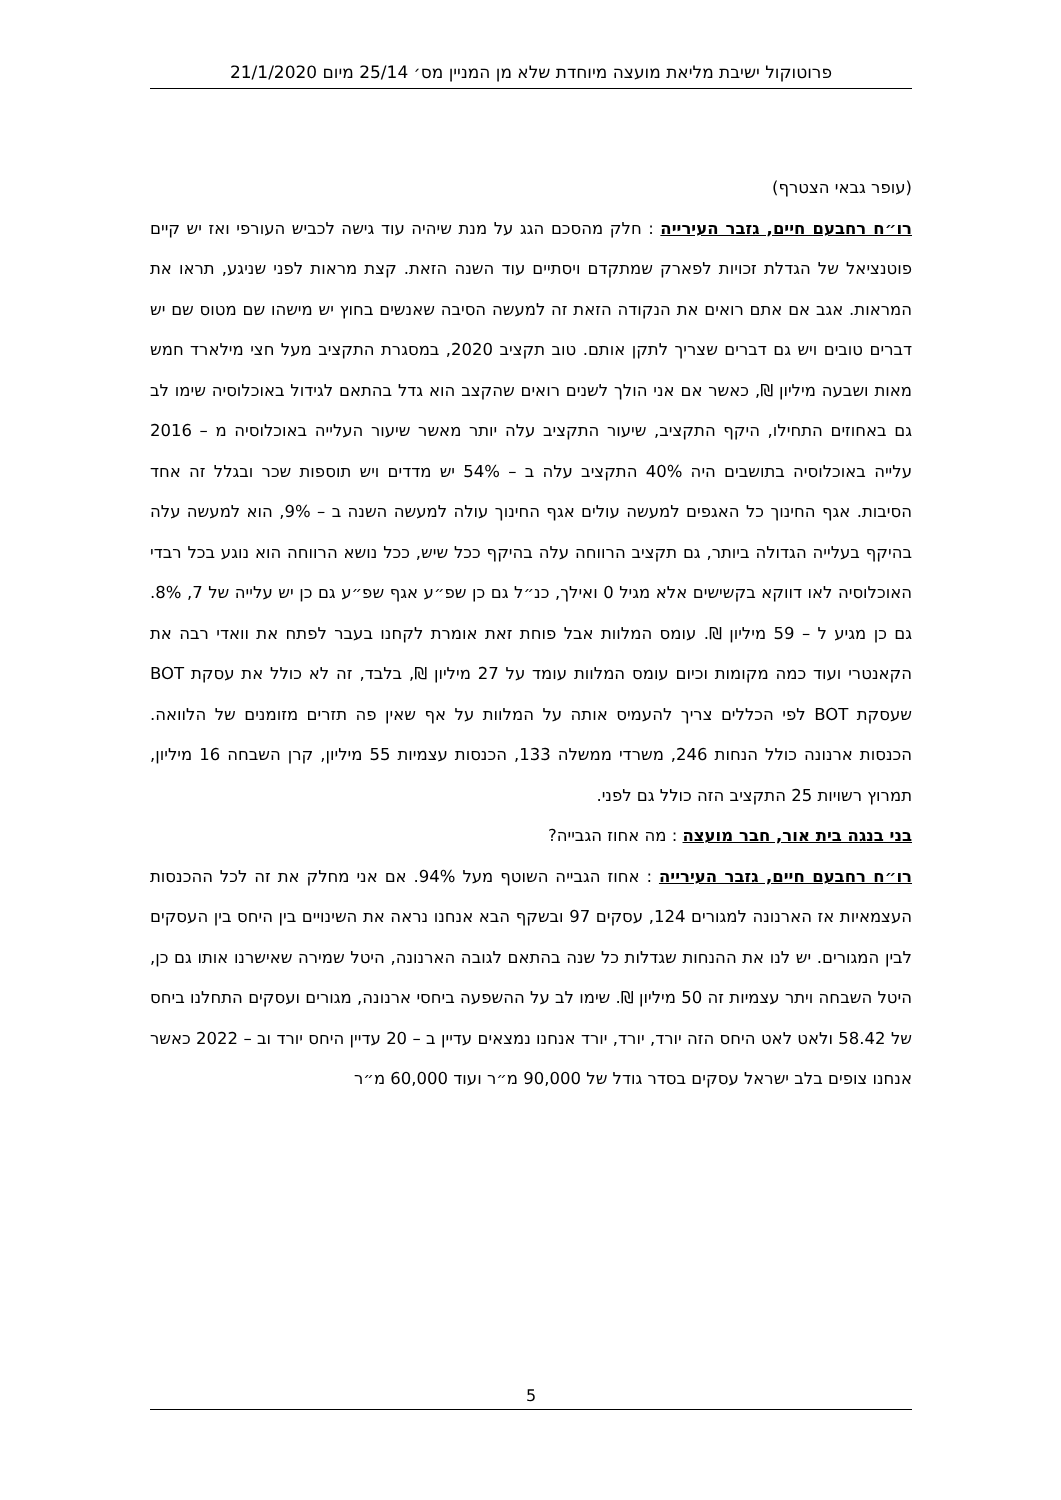פרוטוקול ישיבת מליאת מועצה מיוחדת שלא מן המניין מס׳ 25/14 מיום 21/1/2020
(עופר גבאי הצטרף)
רו״ח רחבעם חיים, גזבר העירייה : חלק מהסכם הגג על מנת שיהיה עוד גישה לכביש העורפי ואז יש קיים פוטנציאל של הגדלת זכויות לפארק שמתקדם ויסתיים עוד השנה הזאת. קצת מראות לפני שניגע, תראו את המראות. אגב אם אתם רואים את הנקודה הזאת זה למעשה הסיבה שאנשים בחוץ יש מישהו שם מטוס שם יש דברים טובים ויש גם דברים שצריך לתקן אותם. טוב תקציב 2020, במסגרת התקציב מעל חצי מילארד חמש מאות ושבעה מיליון ₪, כאשר אם אני הולך לשנים רואים שהקצב הוא גדל בהתאם לגידול באוכלוסיה שימו לב גם באחוזים התחילו, היקף התקציב, שיעור התקציב עלה יותר מאשר שיעור העלייה באוכלוסיה מ – 2016 עלייה באוכלוסיה בתושבים היה 40% התקציב עלה ב – 54% יש מדדים ויש תוספות שכר ובגלל זה אחד הסיבות. אגף החינוך כל האגפים למעשה עולים אגף החינוך עולה למעשה השנה ב – 9%, הוא למעשה עלה בהיקף בעלייה הגדולה ביותר, גם תקציב הרווחה עלה בהיקף ככל שיש, ככל נושא הרווחה הוא נוגע בכל רבדי האוכלוסיה לאו דווקא בקשישים אלא מגיל 0 ואילך, כנ״ל גם כן שפ״ע אגף שפ״ע גם כן יש עלייה של 7, 8%. גם כן מגיע ל – 59 מיליון ₪. עומס המלוות אבל פוחת זאת אומרת לקחנו בעבר לפתח את וואדי רבה את הקאנטרי ועוד כמה מקומות וכיום עומס המלוות עומד על 27 מיליון ₪, בלבד, זה לא כולל את עסקת BOT שעסקת BOT לפי הכללים צריך להעמיס אותה על המלוות על אף שאין פה תזרים מזומנים של הלוואה. הכנסות ארנונה כולל הנחות 246, משרדי ממשלה 133, הכנסות עצמיות 55 מיליון, קרן השבחה 16 מיליון, תמרוץ רשויות 25 התקציב הזה כולל גם לפני.
בני בנגה בית אור, חבר מועצה : מה אחוז הגבייה?
רו״ח רחבעם חיים, גזבר העירייה : אחוז הגבייה השוטף מעל 94%. אם אני מחלק את זה לכל ההכנסות העצמאיות אז הארנונה למגורים 124, עסקים 97 ובשקף הבא אנחנו נראה את השינויים בין היחס בין העסקים לבין המגורים. יש לנו את ההנחות שגדלות כל שנה בהתאם לגובה הארנונה, היטל שמירה שאישרנו אותו גם כן, היטל השבחה ויתר עצמיות זה 50 מיליון ₪. שימו לב על ההשפעה ביחסי ארנונה, מגורים ועסקים התחלנו ביחס של 58.42 ולאט לאט היחס הזה יורד, יורד, יורד אנחנו נמצאים עדיין ב – 20 עדיין היחס יורד וב – 2022 כאשר אנחנו צופים בלב ישראל עסקים בסדר גודל של 90,000 מ״ר ועוד 60,000 מ״ר
5